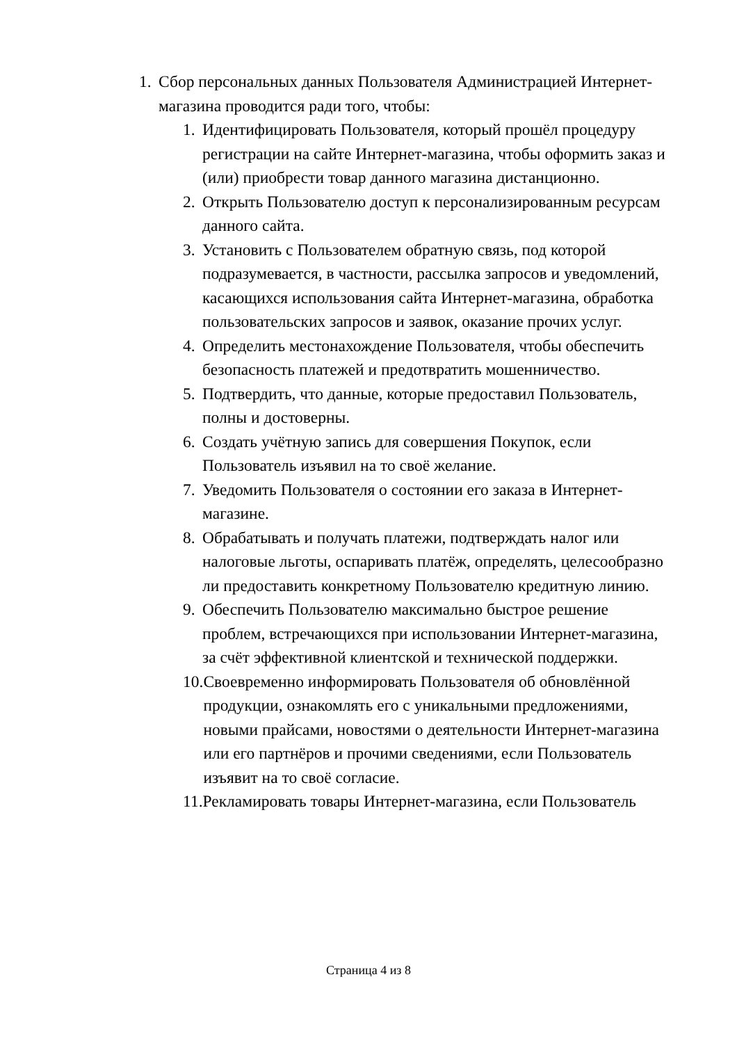1. Сбор персональных данных Пользователя Администрацией Интернет-магазина проводится ради того, чтобы:
1. Идентифицировать Пользователя, который прошёл процедуру регистрации на сайте Интернет-магазина, чтобы оформить заказ и (или) приобрести товар данного магазина дистанционно.
2. Открыть Пользователю доступ к персонализированным ресурсам данного сайта.
3. Установить с Пользователем обратную связь, под которой подразумевается, в частности, рассылка запросов и уведомлений, касающихся использования сайта Интернет-магазина, обработка пользовательских запросов и заявок, оказание прочих услуг.
4. Определить местонахождение Пользователя, чтобы обеспечить безопасность платежей и предотвратить мошенничество.
5. Подтвердить, что данные, которые предоставил Пользователь, полны и достоверны.
6. Создать учётную запись для совершения Покупок, если Пользователь изъявил на то своё желание.
7. Уведомить Пользователя о состоянии его заказа в Интернет-магазине.
8. Обрабатывать и получать платежи, подтверждать налог или налоговые льготы, оспаривать платёж, определять, целесообразно ли предоставить конкретному Пользователю кредитную линию.
9. Обеспечить Пользователю максимально быстрое решение проблем, встречающихся при использовании Интернет-магазина, за счёт эффективной клиентской и технической поддержки.
10. Своевременно информировать Пользователя об обновлённой продукции, ознакомлять его с уникальными предложениями, новыми прайсами, новостями о деятельности Интернет-магазина или его партнёров и прочими сведениями, если Пользователь изъявит на то своё согласие.
11. Рекламировать товары Интернет-магазина, если Пользователь
Страница 4 из 8